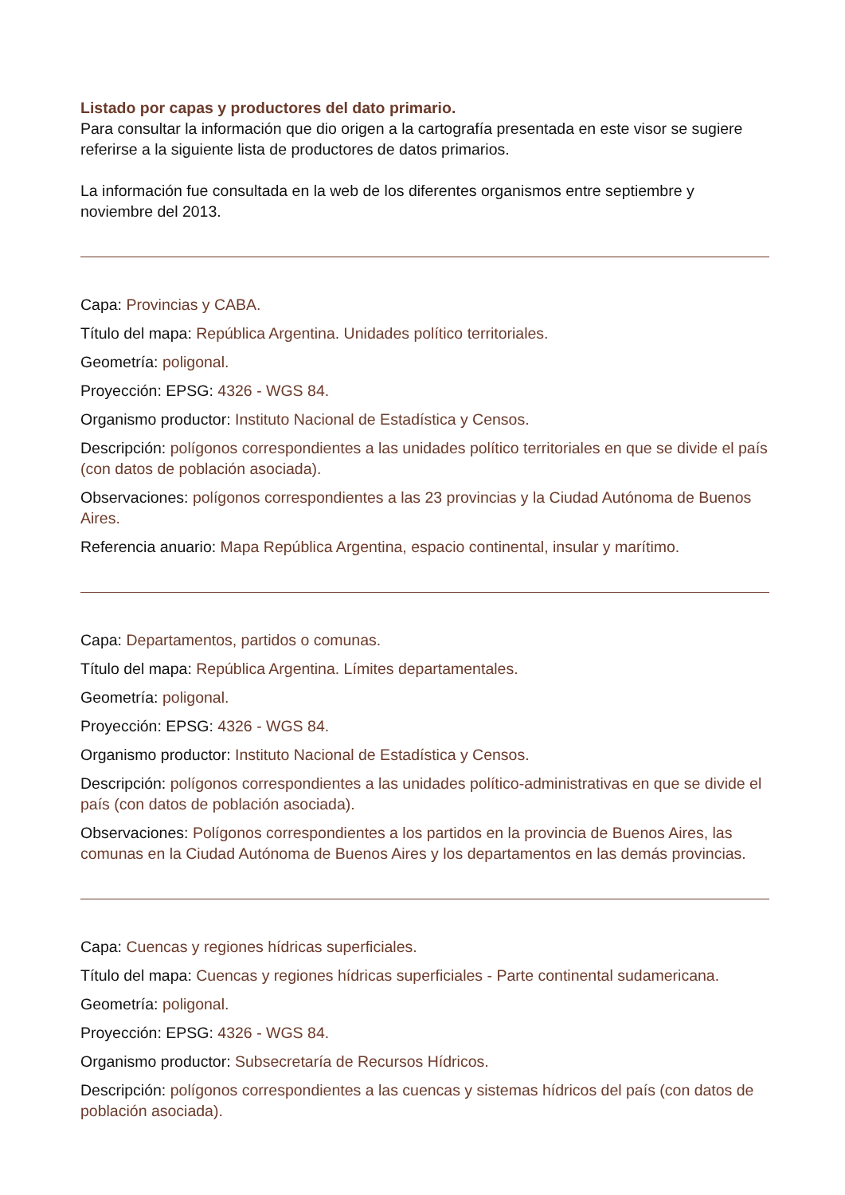Listado por capas y productores del dato primario.
Para consultar la información que dio origen a la cartografía presentada en este visor se sugiere referirse a la siguiente lista de productores de datos primarios.
La información fue consultada en la web de los diferentes organismos entre septiembre y noviembre del 2013.
Capa: Provincias y CABA.
Título del mapa: República Argentina. Unidades político territoriales.
Geometría: poligonal.
Proyección: EPSG: 4326 - WGS 84.
Organismo productor: Instituto Nacional de Estadística y Censos.
Descripción: polígonos correspondientes a las unidades político territoriales en que se divide el país (con datos de población asociada).
Observaciones: polígonos correspondientes a las 23 provincias y la Ciudad Autónoma de Buenos Aires.
Referencia anuario: Mapa República Argentina, espacio continental, insular y marítimo.
Capa: Departamentos, partidos o comunas.
Título del mapa: República Argentina. Límites departamentales.
Geometría: poligonal.
Proyección: EPSG: 4326 - WGS 84.
Organismo productor: Instituto Nacional de Estadística y Censos.
Descripción: polígonos correspondientes a las unidades político-administrativas en que se divide el país (con datos de población asociada).
Observaciones: Polígonos correspondientes a los partidos en la provincia de Buenos Aires, las comunas en la Ciudad Autónoma de Buenos Aires y los departamentos en las demás provincias.
Capa: Cuencas y regiones hídricas superficiales.
Título del mapa: Cuencas y regiones hídricas superficiales - Parte continental sudamericana.
Geometría: poligonal.
Proyección: EPSG: 4326 - WGS 84.
Organismo productor: Subsecretaría de Recursos Hídricos.
Descripción: polígonos correspondientes a las cuencas y sistemas hídricos del país (con datos de población asociada).